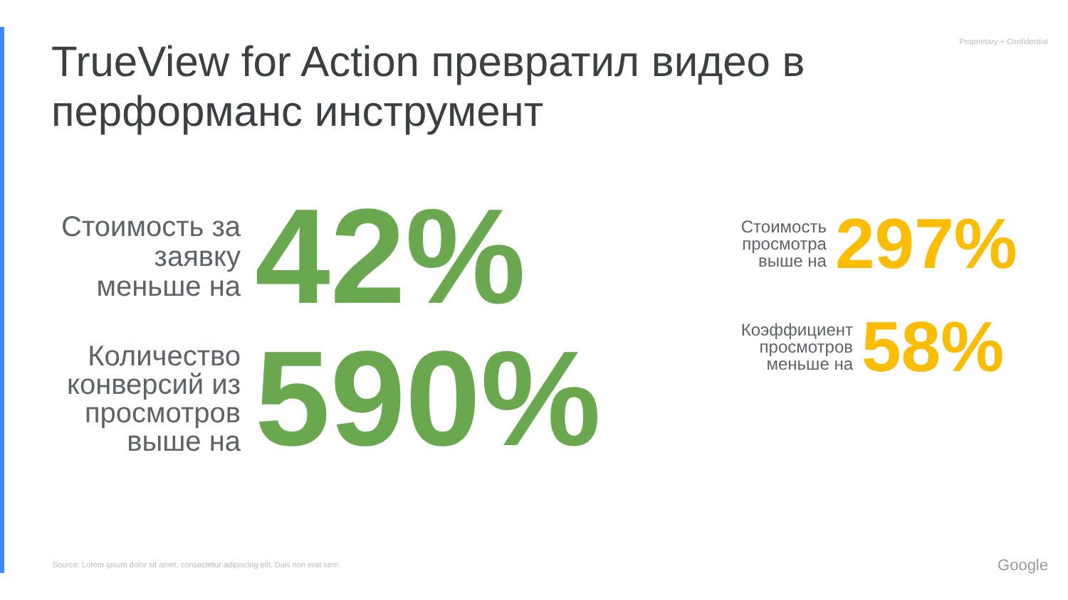Proprietary + Confidential
TrueView for Action превратил видео в перформанс инструмент
Стоимость за заявку меньше на
42%
Количество конверсий из просмотров выше на
590%
Стоимость
просмотра
выше на
297%
Коэффициент
просмотров
меньше на
58%
Source: Lorem ipsum dolor sit amet, consectetur adipiscing elit. Duis non erat sem
Google